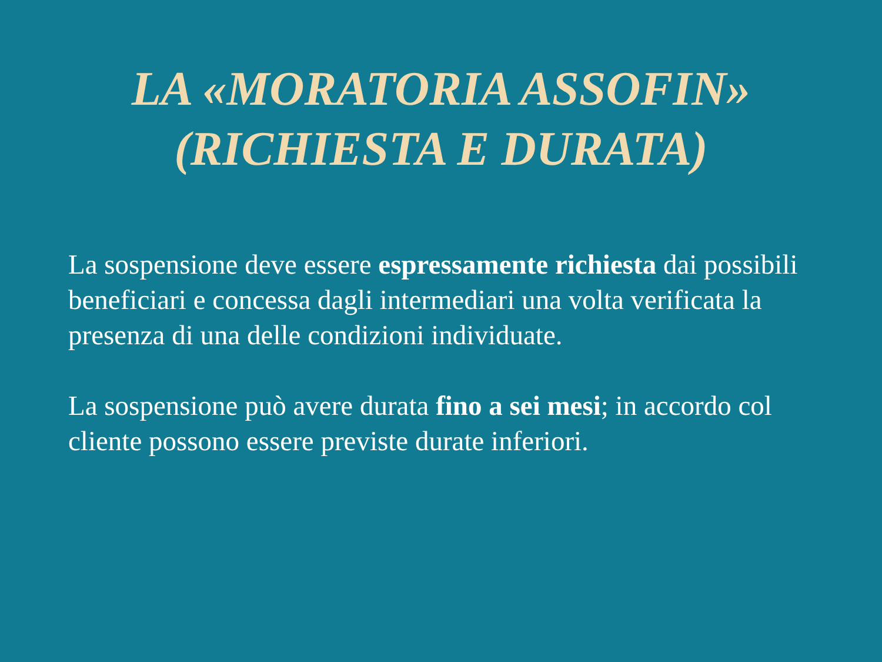LA «MORATORIA ASSOFIN»
(RICHIESTA E DURATA)
La sospensione deve essere espressamente richiesta dai possibili beneficiari e concessa dagli intermediari una volta verificata la presenza di una delle condizioni individuate.
La sospensione può avere durata fino a sei mesi; in accordo col cliente possono essere previste durate inferiori.